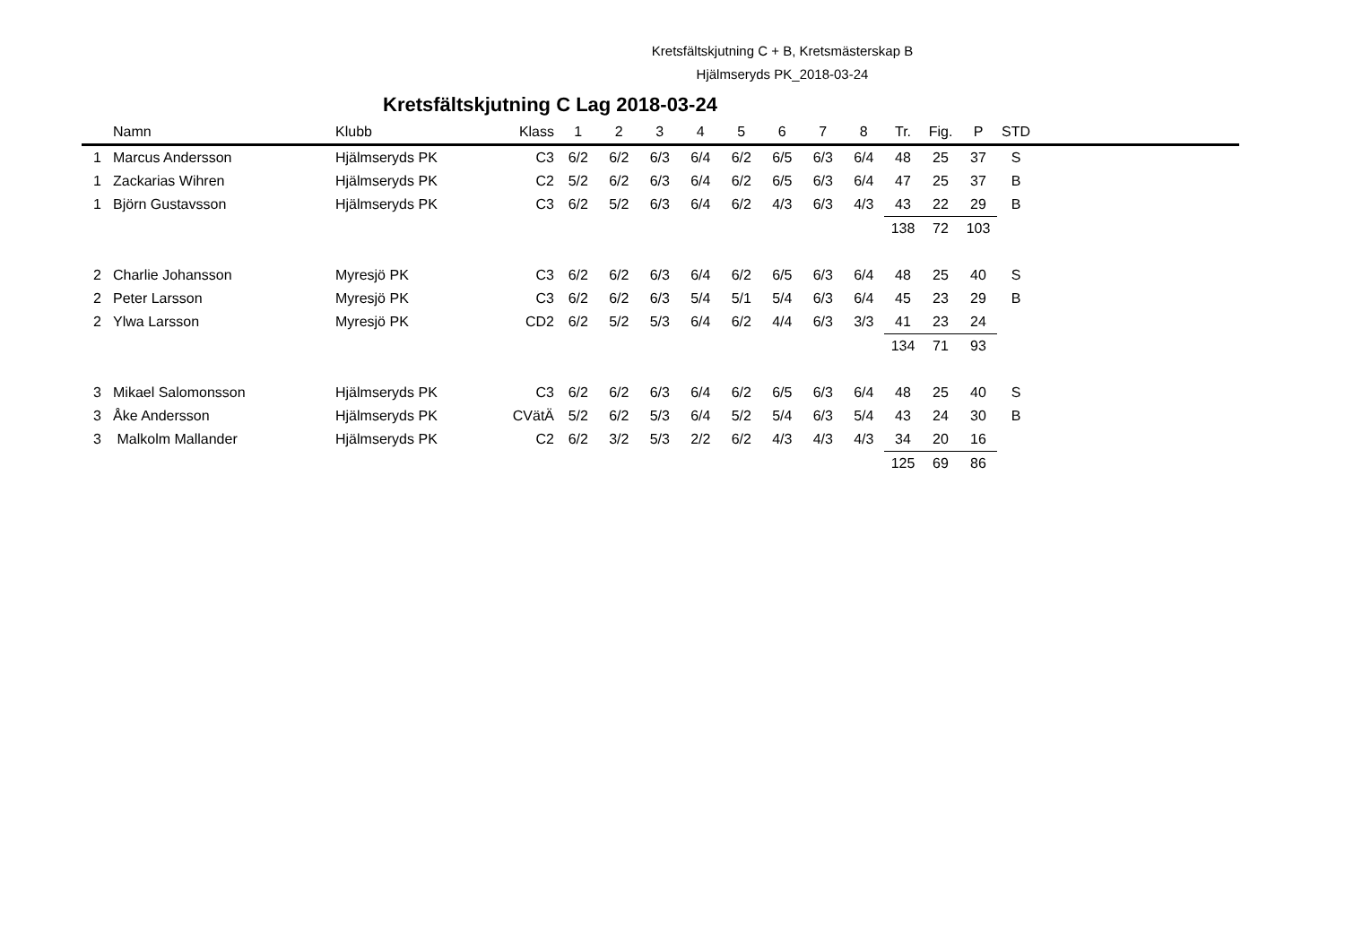Kretsfältskjutning C + B, Kretsmästerskap B
Hjälmseryds PK_2018-03-24
Kretsfältskjutning C Lag 2018-03-24
| | Namn | Klubb | Klass | 1 | 2 | 3 | 4 | 5 | 6 | 7 | 8 | Tr. | Fig. | P | STD | |
| --- | --- | --- | --- | --- | --- | --- | --- | --- | --- | --- | --- | --- | --- | --- | --- | --- |
| 1 | Marcus Andersson | Hjälmseryds PK | C3 | 6/2 | 6/2 | 6/3 | 6/4 | 6/2 | 6/5 | 6/3 | 6/4 | 48 | 25 | 37 | S | |
| 1 | Zackarias Wihren | Hjälmseryds PK | C2 | 5/2 | 6/2 | 6/3 | 6/4 | 6/2 | 6/5 | 6/3 | 6/4 | 47 | 25 | 37 | B | |
| 1 | Björn Gustavsson | Hjälmseryds PK | C3 | 6/2 | 5/2 | 6/3 | 6/4 | 6/2 | 4/3 | 6/3 | 4/3 | 43 | 22 | 29 | B | |
| | | | | | | | | | | | | 138 | 72 | 103 | | |
| 2 | Charlie Johansson | Myresjö PK | C3 | 6/2 | 6/2 | 6/3 | 6/4 | 6/2 | 6/5 | 6/3 | 6/4 | 48 | 25 | 40 | S | |
| 2 | Peter Larsson | Myresjö PK | C3 | 6/2 | 6/2 | 6/3 | 5/4 | 5/1 | 5/4 | 6/3 | 6/4 | 45 | 23 | 29 | B | |
| 2 | Ylwa Larsson | Myresjö PK | CD2 | 6/2 | 5/2 | 5/3 | 6/4 | 6/2 | 4/4 | 6/3 | 3/3 | 41 | 23 | 24 | | |
| | | | | | | | | | | | | 134 | 71 | 93 | | |
| 3 | Mikael Salomonsson | Hjälmseryds PK | C3 | 6/2 | 6/2 | 6/3 | 6/4 | 6/2 | 6/5 | 6/3 | 6/4 | 48 | 25 | 40 | S | |
| 3 | Åke Andersson | Hjälmseryds PK | CVätÄ | 5/2 | 6/2 | 5/3 | 6/4 | 5/2 | 5/4 | 6/3 | 5/4 | 43 | 24 | 30 | B | |
| 3 | Malkolm Mallander | Hjälmseryds PK | C2 | 6/2 | 3/2 | 5/3 | 2/2 | 6/2 | 4/3 | 4/3 | 4/3 | 34 | 20 | 16 | | |
| | | | | | | | | | | | | 125 | 69 | 86 | | |